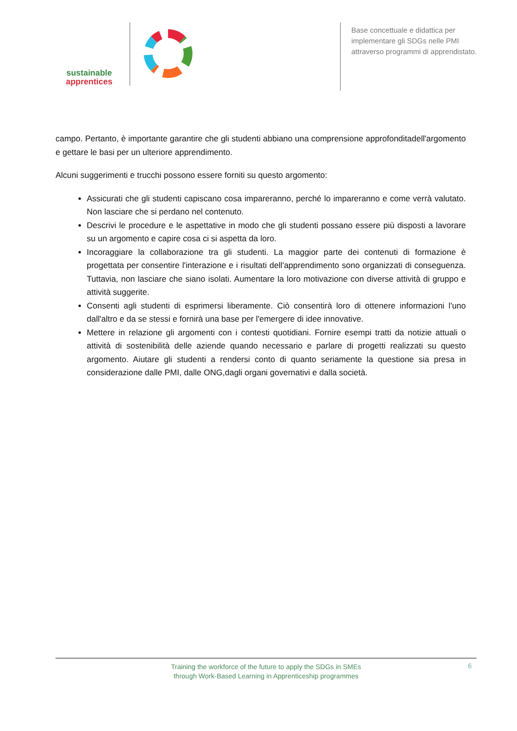sustainable
apprentices
Base concettuale e didattica per implementare gli SDGs nelle PMI attraverso programmi di apprendistato.
campo. Pertanto, è importante garantire che gli studenti abbiano una comprensione approfonditadell'argomento e gettare le basi per un ulteriore apprendimento.
Alcuni suggerimenti e trucchi possono essere forniti su questo argomento:
Assicurati che gli studenti capiscano cosa impareranno, perché lo impareranno e come verrà valutato. Non lasciare che si perdano nel contenuto.
Descrivi le procedure e le aspettative in modo che gli studenti possano essere più disposti a lavorare su un argomento e capire cosa ci si aspetta da loro.
Incoraggiare la collaborazione tra gli studenti. La maggior parte dei contenuti di formazione è progettata per consentire l'interazione e i risultati dell'apprendimento sono organizzati di conseguenza. Tuttavia, non lasciare che siano isolati. Aumentare la loro motivazione con diverse attività di gruppo e attività suggerite.
Consenti agli studenti di esprimersi liberamente. Ciò consentirà loro di ottenere informazioni l'uno dall'altro e da se stessi e fornirà una base per l'emergere di idee innovative.
Mettere in relazione gli argomenti con i contesti quotidiani. Fornire esempi tratti da notizie attuali o attività di sostenibilità delle aziende quando necessario e parlare di progetti realizzati su questo argomento. Aiutare gli studenti a rendersi conto di quanto seriamente la questione sia presa in considerazione dalle PMI, dalle ONG,dagli organi governativi e dalla società.
Training the workforce of the future to apply the SDGs in SMEs
through Work-Based Learning in Apprenticeship programmes
6